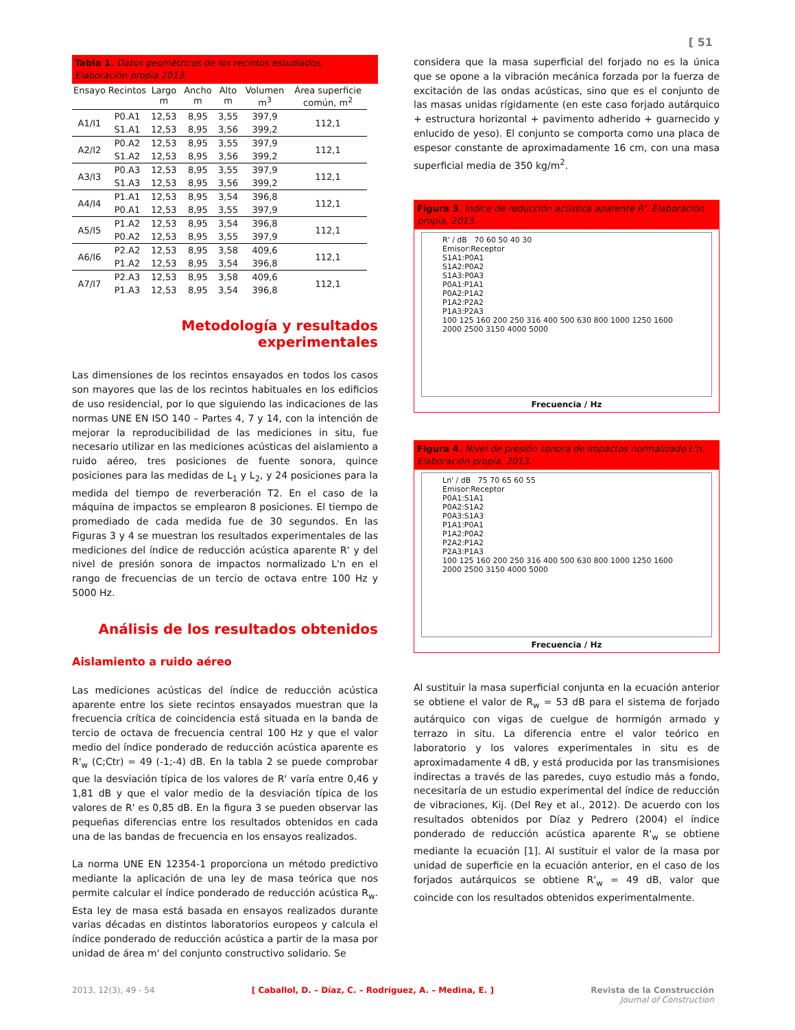[ 51
Tabla 1. Datos geométricos de los recintos estudiados. Elaboración propia 2013.
| Ensayo | Recintos | Largo m | Ancho m | Alto m | Volumen m<sup>3</sup> | Área superficie común, m<sup>2</sup> |
| --- | --- | --- | --- | --- | --- | --- |
| A1/I1 | P0.A1 | 12,53 | 8,95 | 3,55 | 397,9 | 112,1 |
| | S1.A1 | 12,53 | 8,95 | 3,56 | 399,2 | |
| A2/I2 | P0.A2 | 12,53 | 8,95 | 3,55 | 397,9 | 112,1 |
| | S1.A2 | 12,53 | 8,95 | 3,56 | 399,2 | |
| A3/I3 | P0.A3 | 12,53 | 8,95 | 3,55 | 397,9 | 112,1 |
| | S1.A3 | 12,53 | 8,95 | 3,56 | 399,2 | |
| A4/I4 | P1.A1 | 12,53 | 8,95 | 3,54 | 396,8 | 112,1 |
| | P0.A1 | 12,53 | 8,95 | 3,55 | 397,9 | |
| A5/I5 | P1.A2 | 12,53 | 8,95 | 3,54 | 396,8 | 112,1 |
| | P0.A2 | 12,53 | 8,95 | 3,55 | 397,9 | |
| A6/I6 | P2.A2 | 12,53 | 8,95 | 3,58 | 409,6 | 112,1 |
| | P1.A2 | 12,53 | 8,95 | 3,54 | 396,8 | |
| A7/I7 | P2.A3 | 12,53 | 8,95 | 3,58 | 409,6 | 112,1 |
| | P1.A3 | 12,53 | 8,95 | 3,54 | 396,8 | |
Metodología y resultados experimentales
Las dimensiones de los recintos ensayados en todos los casos son mayores que las de los recintos habituales en los edificios de uso residencial, por lo que siguiendo las indicaciones de las normas UNE EN ISO 140 – Partes 4, 7 y 14, con la intención de mejorar la reproducibilidad de las mediciones in situ, fue necesario utilizar en las mediciones acústicas del aislamiento a ruido aéreo, tres posiciones de fuente sonora, quince posiciones para las medidas de L<sub>1</sub> y L<sub>2</sub>, y 24 posiciones para la medida del tiempo de reverberación T2. En el caso de la máquina de impactos se emplearon 8 posiciones. El tiempo de promediado de cada medida fue de 30 segundos. En las Figuras 3 y 4 se muestran los resultados experimentales de las mediciones del índice de reducción acústica aparente R' y del nivel de presión sonora de impactos normalizado L'n en el rango de frecuencias de un tercio de octava entre 100 Hz y 5000 Hz.
Análisis de los resultados obtenidos
Aislamiento a ruido aéreo
Las mediciones acústicas del índice de reducción acústica aparente entre los siete recintos ensayados muestran que la frecuencia crítica de coincidencia está situada en la banda de tercio de octava de frecuencia central 100 Hz y que el valor medio del índice ponderado de reducción acústica aparente es R'<sub>w</sub> (C;Ctr) = 49 (-1;-4) dB. En la tabla 2 se puede comprobar que la desviación típica de los valores de R' varía entre 0,46 y 1,81 dB y que el valor medio de la desviación típica de los valores de R' es 0,85 dB. En la figura 3 se pueden observar las pequeñas diferencias entre los resultados obtenidos en cada una de las bandas de frecuencia en los ensayos realizados.
La norma UNE EN 12354-1 proporciona un método predictivo mediante la aplicación de una ley de masa teórica que nos permite calcular el índice ponderado de reducción acústica R<sub>w</sub>. Esta ley de masa está basada en ensayos realizados durante varias décadas en distintos laboratorios europeos y calcula el índice ponderado de reducción acústica a partir de la masa por unidad de área m' del conjunto constructivo solidario. Se
considera que la masa superficial del forjado no es la única que se opone a la vibración mecánica forzada por la fuerza de excitación de las ondas acústicas, sino que es el conjunto de las masas unidas rígidamente (en este caso forjado autárquico + estructura horizontal + pavimento adherido + guarnecido y enlucido de yeso). El conjunto se comporta como una placa de espesor constante de aproximadamente 16 cm, con una masa superficial media de 350 kg/m<sup>2</sup>.
Figura 3. Índice de reducción acústica aparente R'. Elaboración propia, 2013.
R' / dB 70 60 50 40 30
Emisor:Receptor
S1A1:P0A1
S1A2:P0A2
S1A3:P0A3
P0A1:P1A1
P0A2:P1A2
P1A2:P2A2
P1A3:P2A3
100 125 160 200 250 316 400 500 630 800 1000 1250 1600 2000 2500 3150 4000 5000
Frecuencia / Hz
Figura 4. Nivel de presión sonora de impactos normalizado L'n. Elaboración propia, 2013.
Ln' / dB 75 70 65 60 55
Emisor:Receptor
P0A1:S1A1
P0A2:S1A2
P0A3:S1A3
P1A1:P0A1
P1A2:P0A2
P2A2:P1A2
P2A3:P1A3
100 125 160 200 250 316 400 500 630 800 1000 1250 1600 2000 2500 3150 4000 5000
Frecuencia / Hz
Al sustituir la masa superficial conjunta en la ecuación anterior se obtiene el valor de R<sub>w</sub> = 53 dB para el sistema de forjado autárquico con vigas de cuelgue de hormigón armado y terrazo in situ. La diferencia entre el valor teórico en laboratorio y los valores experimentales in situ es de aproximadamente 4 dB, y está producida por las transmisiones indirectas a través de las paredes, cuyo estudio más a fondo, necesitaría de un estudio experimental del índice de reducción de vibraciones, Kij. (Del Rey et al., 2012). De acuerdo con los resultados obtenidos por Díaz y Pedrero (2004) el índice ponderado de reducción acústica aparente R'<sub>w</sub> se obtiene mediante la ecuación [1]. Al sustituir el valor de la masa por unidad de superficie en la ecuación anterior, en el caso de los forjados autárquicos se obtiene R'<sub>w</sub> = 49 dB, valor que coincide con los resultados obtenidos experimentalmente.
2013, 12(3), 49 - 54 [ Caballol, D. – Díaz, C. – Rodríguez, A. – Medina, E. ] Revista de la Construcción
Journal of Construction